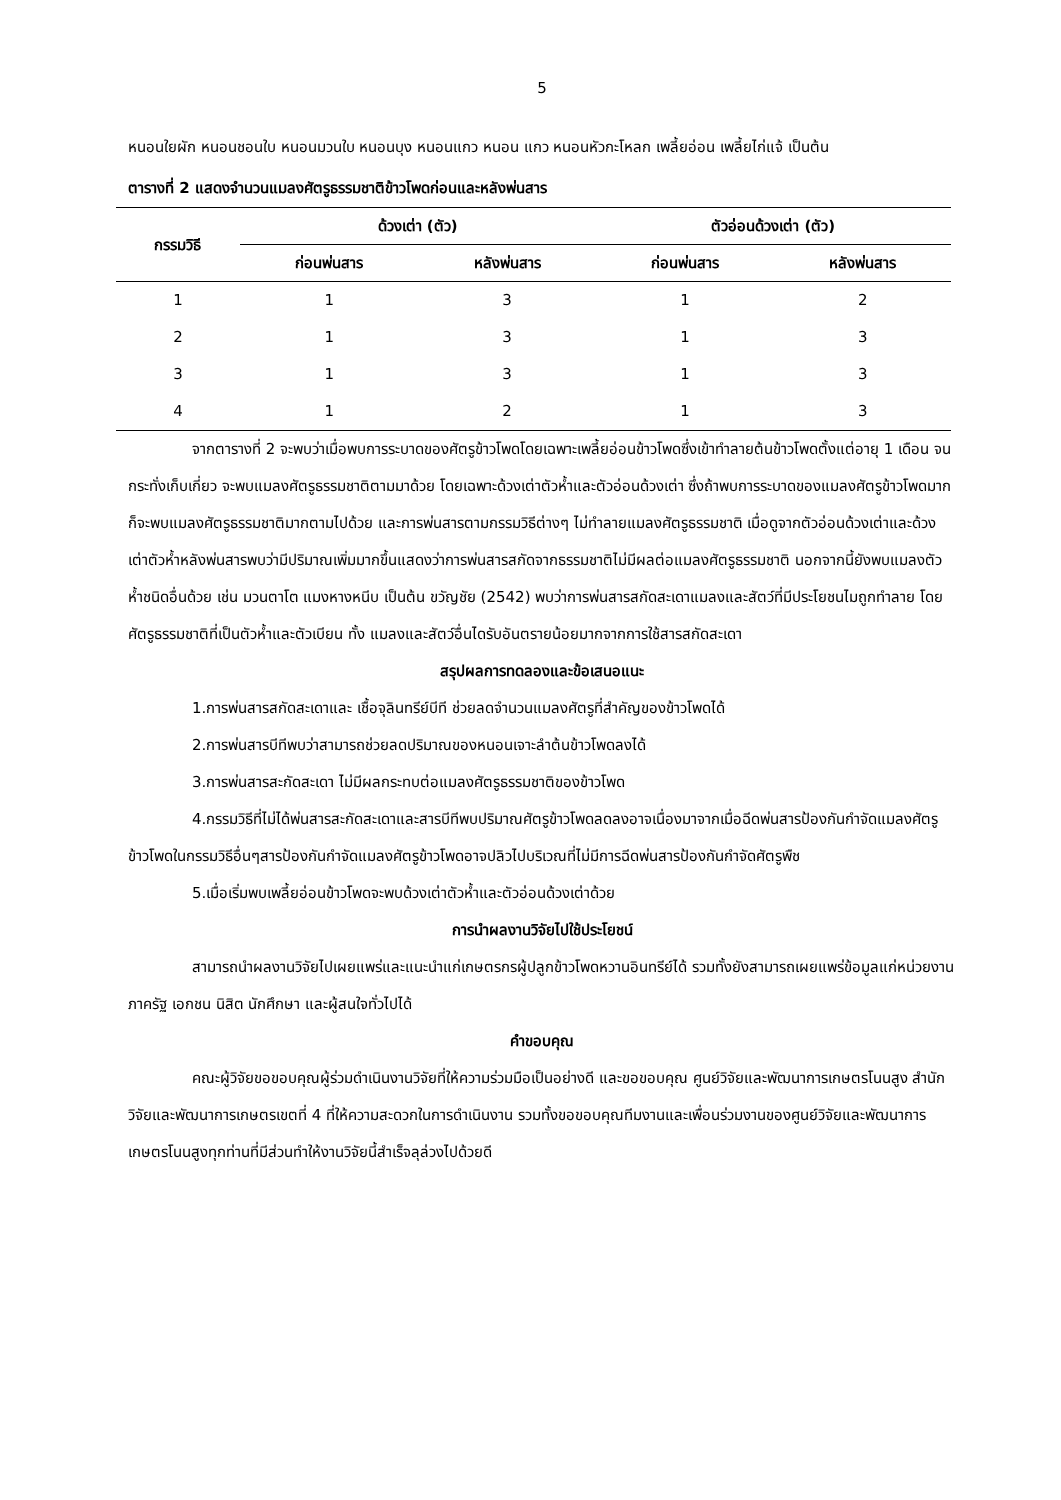5
หนอนใยผัก หนอนชอนใบ หนอนมวนใบ หนอนบุง หนอนแกว หนอน แกว หนอนหัวกะโหลก เพลี้ยอ่อน เพลี้ยไก่แจ้ เป็นต้น
ตารางที่ 2 แสดงจำนวนแมลงศัตรูธรรมชาติข้าวโพดก่อนและหลังพ่นสาร
| กรรมวิธี | ด้วงเต่า (ตัว) | | ตัวอ่อนด้วงเต่า (ตัว) | |
| --- | --- | --- | --- | --- |
| | ก่อนพ่นสาร | หลังพ่นสาร | ก่อนพ่นสาร | หลังพ่นสาร |
| 1 | 1 | 3 | 1 | 2 |
| 2 | 1 | 3 | 1 | 3 |
| 3 | 1 | 3 | 1 | 3 |
| 4 | 1 | 2 | 1 | 3 |
จากตารางที่ 2 จะพบว่าเมื่อพบการระบาดของศัตรูข้าวโพดโดยเฉพาะเพลี้ยอ่อนข้าวโพดซึ่งเข้าทำลายต้นข้าวโพดตั้งแต่อายุ 1 เดือน จนกระทั่งเก็บเกี่ยว จะพบแมลงศัตรูธรรมชาติตามมาด้วย โดยเฉพาะด้วงเต่าตัวห้ำและตัวอ่อนด้วงเต่า ซึ่งถ้าพบการระบาดของแมลงศัตรูข้าวโพดมากก็จะพบแมลงศัตรูธรรมชาติมากตามไปด้วย และการพ่นสารตามกรรมวิธีต่างๆ ไม่ทำลายแมลงศัตรูธรรมชาติ เมื่อดูจากตัวอ่อนด้วงเต่าและด้วงเต่าตัวห้ำหลังพ่นสารพบว่ามีปริมาณเพิ่มมากขึ้นแสดงว่าการพ่นสารสกัดจากธรรมชาติไม่มีผลต่อแมลงศัตรูธรรมชาติ นอกจากนี้ยังพบแมลงตัวห้ำชนิดอื่นด้วย เช่น มวนตาโต แมงหางหนีบ เป็นต้น ขวัญชัย (2542) พบว่าการพ่นสารสกัดสะเดาแมลงและสัตว์ที่มีประโยชนไมถูกทำลาย โดยศัตรูธรรมชาติที่เป็นตัวห้ำและตัวเบียน ทั้ง แมลงและสัตว์อื่นไดรับอันตรายน้อยมากจากการใช้สารสกัดสะเดา
สรุปผลการทดลองและข้อเสนอแนะ
1.การพ่นสารสกัดสะเดาและ เชื้อจุลินทรีย์บีที ช่วยลดจำนวนแมลงศัตรูที่สำคัญของข้าวโพดได้
2.การพ่นสารบีทีพบว่าสามารถช่วยลดปริมาณของหนอนเจาะลำต้นข้าวโพดลงได้
3.การพ่นสารสะกัดสะเดา ไม่มีผลกระทบต่อแมลงศัตรูธรรมชาติของข้าวโพด
4.กรรมวิธีที่ไม่ได้พ่นสารสะกัดสะเดาและสารบีทีพบปริมาณศัตรูข้าวโพดลดลงอาจเนื่องมาจากเมื่อฉีดพ่นสารป้องกันกำจัดแมลงศัตรูข้าวโพดในกรรมวิธีอื่นๆสารป้องกันกำจัดแมลงศัตรูข้าวโพดอาจปลิวไปบริเวณที่ไม่มีการฉีดพ่นสารป้องกันกำจัดศัตรูพืช
5.เมื่อเริ่มพบเพลี้ยอ่อนข้าวโพดจะพบด้วงเต่าตัวห้ำและตัวอ่อนด้วงเต่าด้วย
การนำผลงานวิจัยไปใช้ประโยชน์
สามารถนำผลงานวิจัยไปเผยแพร่และแนะนำแก่เกษตรกรผู้ปลูกข้าวโพดหวานอินทรีย์ได้ รวมทั้งยังสามารถเผยแพร่ข้อมูลแก่หน่วยงานภาครัฐ เอกชน นิสิต นักศึกษา และผู้สนใจทั่วไปได้
คำขอบคุณ
คณะผู้วิจัยขอขอบคุณผู้ร่วมดำเนินงานวิจัยที่ให้ความร่วมมือเป็นอย่างดี และขอขอบคุณ ศูนย์วิจัยและพัฒนาการเกษตรโนนสูง สำนักวิจัยและพัฒนาการเกษตรเขตที่ 4 ที่ให้ความสะดวกในการดำเนินงาน รวมทั้งขอขอบคุณทีมงานและเพื่อนร่วมงานของศูนย์วิจัยและพัฒนาการเกษตรโนนสูงทุกท่านที่มีส่วนทำให้งานวิจัยนี้สำเร็จลุล่วงไปด้วยดี